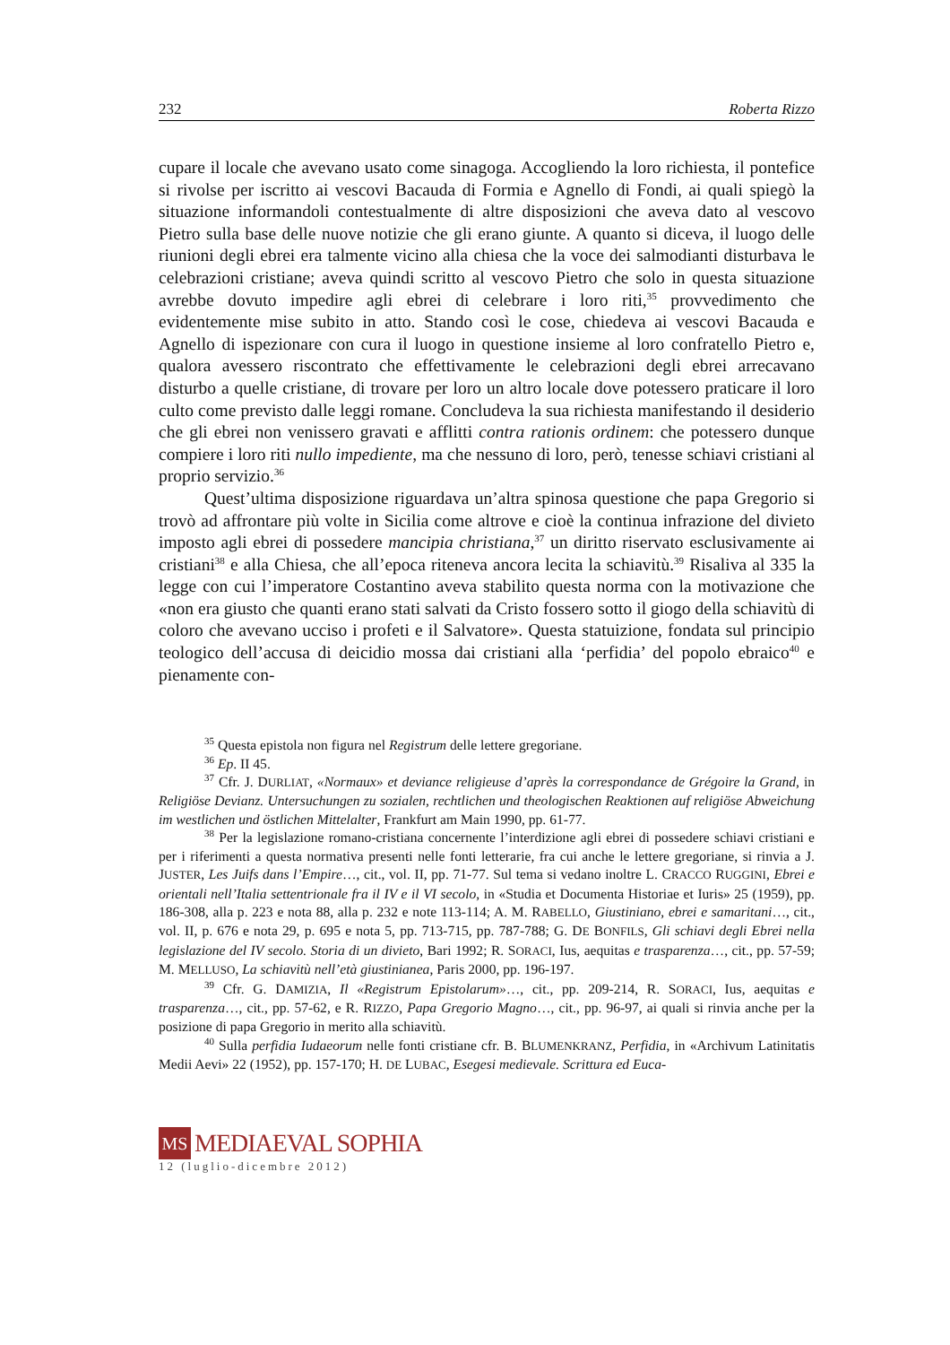232 Roberta Rizzo
cupare il locale che avevano usato come sinagoga. Accogliendo la loro richiesta, il pontefice si rivolse per iscritto ai vescovi Bacauda di Formia e Agnello di Fondi, ai quali spiegò la situazione informandoli contestualmente di altre disposizioni che a­veva dato al vescovo Pietro sulla base delle nuove notizie che gli erano giunte. A quanto si diceva, il luogo delle riunioni degli ebrei era talmente vicino alla chiesa che la voce dei salmodianti disturbava le celebrazioni cristiane; aveva quindi scritto al vescovo Pietro che solo in questa situazione avrebbe dovuto impedire agli ebrei di celebrare i loro riti,<sup>35</sup> provvedimento che evidentemente mise subito in atto. Stando così le cose, chiedeva ai vescovi Bacauda e Agnello di ispezionare con cura il luogo in questione insieme al loro confratello Pietro e, qualora avessero riscontrato che ef­fettivamente le celebrazioni degli ebrei arrecavano disturbo a quelle cristiane, di tro­vare per loro un altro locale dove potessero praticare il loro culto come previsto dalle leggi romane. Concludeva la sua richiesta manifestando il desiderio che gli ebrei non venissero gravati e afflitti contra rationis ordinem: che potessero dunque compiere i loro riti nullo impediente, ma che nessuno di loro, però, tenesse schiavi cristiani al proprio servizio.<sup>36</sup>
Quest’ultima disposizione riguardava un’altra spinosa questione che papa Gre­gorio si trovò ad affrontare più volte in Sicilia come altrove e cioè la continua infra­zione del divieto imposto agli ebrei di possedere mancipia christiana,<sup>37</sup> un diritto ri­servato esclusivamente ai cristiani<sup>38</sup> e alla Chiesa, che all’epoca riteneva ancora leci­ta la schiavitù.<sup>39</sup> Risaliva al 335 la legge con cui l’imperatore Costantino aveva stabi­lito questa norma con la motivazione che «non era giusto che quanti erano stati sal­vati da Cristo fossero sotto il giogo della schiavitù di coloro che avevano ucciso i profeti e il Salvatore». Questa statuizione, fondata sul principio teologico dell’accusa di deicidio mossa dai cristiani alla ‘perfidia’ del popolo ebraico<sup>40</sup> e pienamente con-
<sup>35</sup> Questa epistola non figura nel Registrum delle lettere gregoriane.
<sup>36</sup> Ep. II 45.
<sup>37</sup> Cfr. J. DURLIAT, «Normaux» et deviance religieuse d’après la correspondance de Grégoire la Grand, in Religiöse Devianz. Untersuchungen zu sozialen, rechtlichen und theologischen Reaktio­nen auf religiöse Abweichung im westlichen und östlichen Mittelalter, Frankfurt am Main 1990, pp. 61-77.
<sup>38</sup> Per la legislazione romano-cristiana concernente l’interdizione agli ebrei di possedere schia­vi cristiani e per i riferimenti a questa normativa presenti nelle fonti letterarie, fra cui anche le lettere gregoriane, si rinvia a J. JUSTER, Les Juifs dans l’Empire…, cit., vol. II, pp. 71-77. Sul tema si vedano inoltre L. CRACCO RUGGINI, Ebrei e orientali nell’Italia settentrionale fra il IV e il VI secolo, in «Stu­dia et Documenta Historiae et Iuris» 25 (1959), pp. 186-308, alla p. 223 e nota 88, alla p. 232 e note 113-114; A. M. RABELLO, Giustiniano, ebrei e samaritani…, cit., vol. II, p. 676 e nota 29, p. 695 e nota 5, pp. 713-715, pp. 787-788; G. DE BONFILS, Gli schiavi degli Ebrei nella legislazione del IV se­colo. Storia di un divieto, Bari 1992; R. SORACI, Ius, aequitas e trasparenza…, cit., pp. 57-59; M. MELLUSO, La schiavitù nell’età giustinianea, Paris 2000, pp. 196-197.
<sup>39</sup> Cfr. G. DAMIZIA, Il «Registrum Epistolarum»…, cit., pp. 209-214, R. SORACI, Ius, aequitas e trasparenza…, cit., pp. 57-62, e R. RIZZO, Papa Gregorio Magno…, cit., pp. 96-97, ai quali si rinvia anche per la posizione di papa Gregorio in merito alla schiavitù.
<sup>40</sup> Sulla perfidia Iudaeorum nelle fonti cristiane cfr. B. BLUMENKRANZ, Perfidia, in «Archivum Latinitatis Medii Aevi» 22 (1952), pp. 157-170; H. DE LUBAC, Esegesi medievale. Scrittura ed Euca-
MS
MEDIAEVAL SOPHIA
12 (luglio-dicembre 2012)